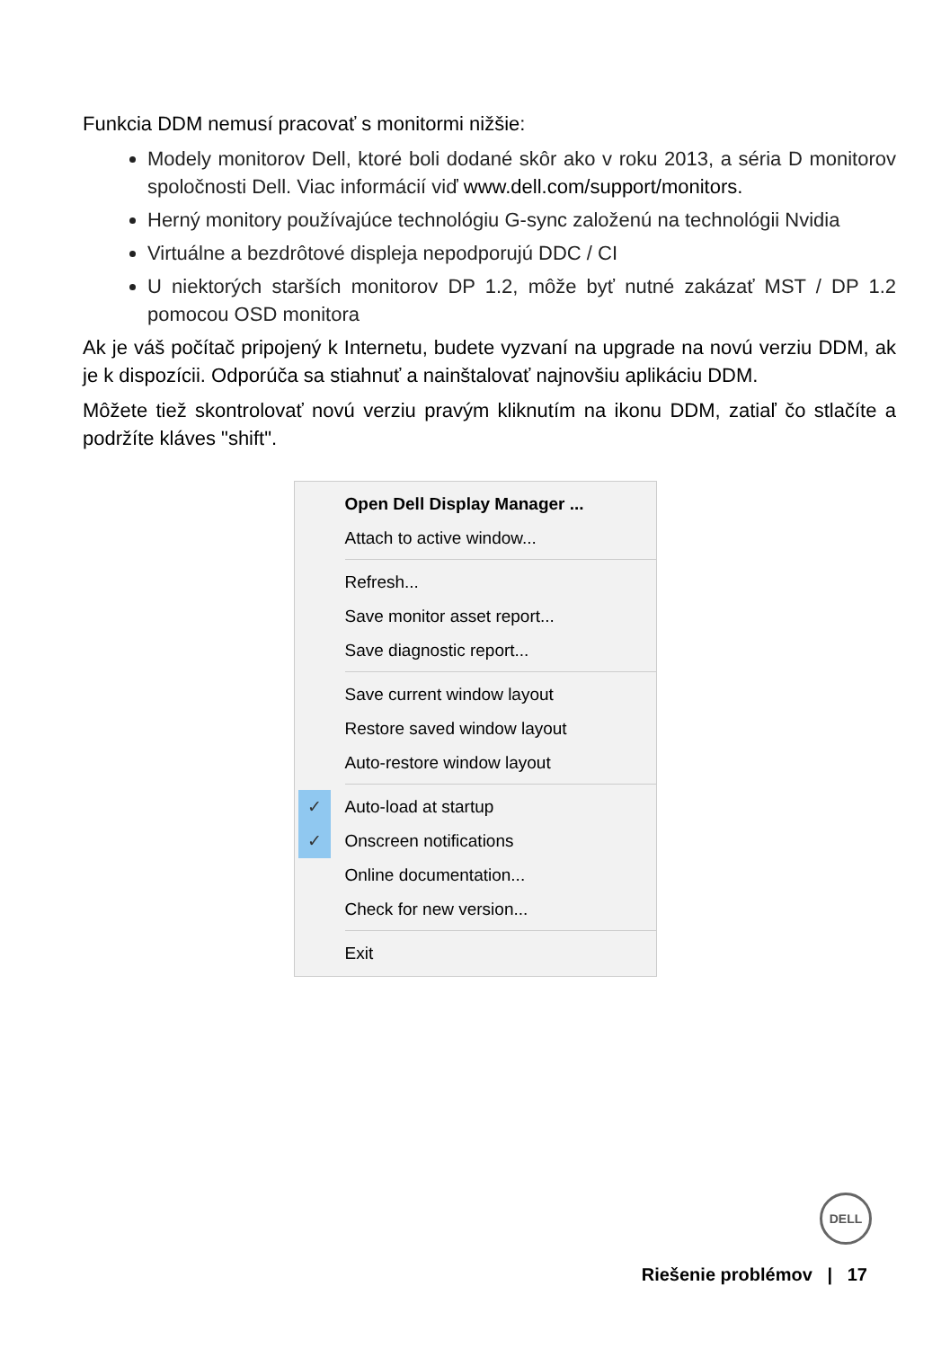Funkcia DDM nemusí pracovať s monitormi nižšie:
Modely monitorov Dell, ktoré boli dodané skôr ako v roku 2013, a séria D monitorov spoločnosti Dell. Viac informácií viď www.dell.com/support/monitors.
Herný monitory používajúce technológiu G-sync založenú na technológii Nvidia
Virtuálne a bezdrôtové displeja nepodporujú DDC / CI
U niektorých starších monitorov DP 1.2, môže byť nutné zakázať MST / DP 1.2 pomocou OSD monitora
Ak je váš počítač pripojený k Internetu, budete vyzvaní na upgrade na novú verziu DDM, ak je k dispozícii. Odporúča sa stiahnuť a nainštalovať najnovšiu aplikáciu DDM.
Môžete tiež skontrolovať novú verziu pravým kliknutím na ikonu DDM, zatiaľ čo stlačíte a podržíte kláves "shift".
Open Dell Display Manager ...
Attach to active window...
Refresh...
Save monitor asset report...
Save diagnostic report...
Save current window layout
Restore saved window layout
Auto-restore window layout
✓ Auto-load at startup
✓ Onscreen notifications
Online documentation...
Check for new version...
Exit
DELL
Riešenie problémov | 17